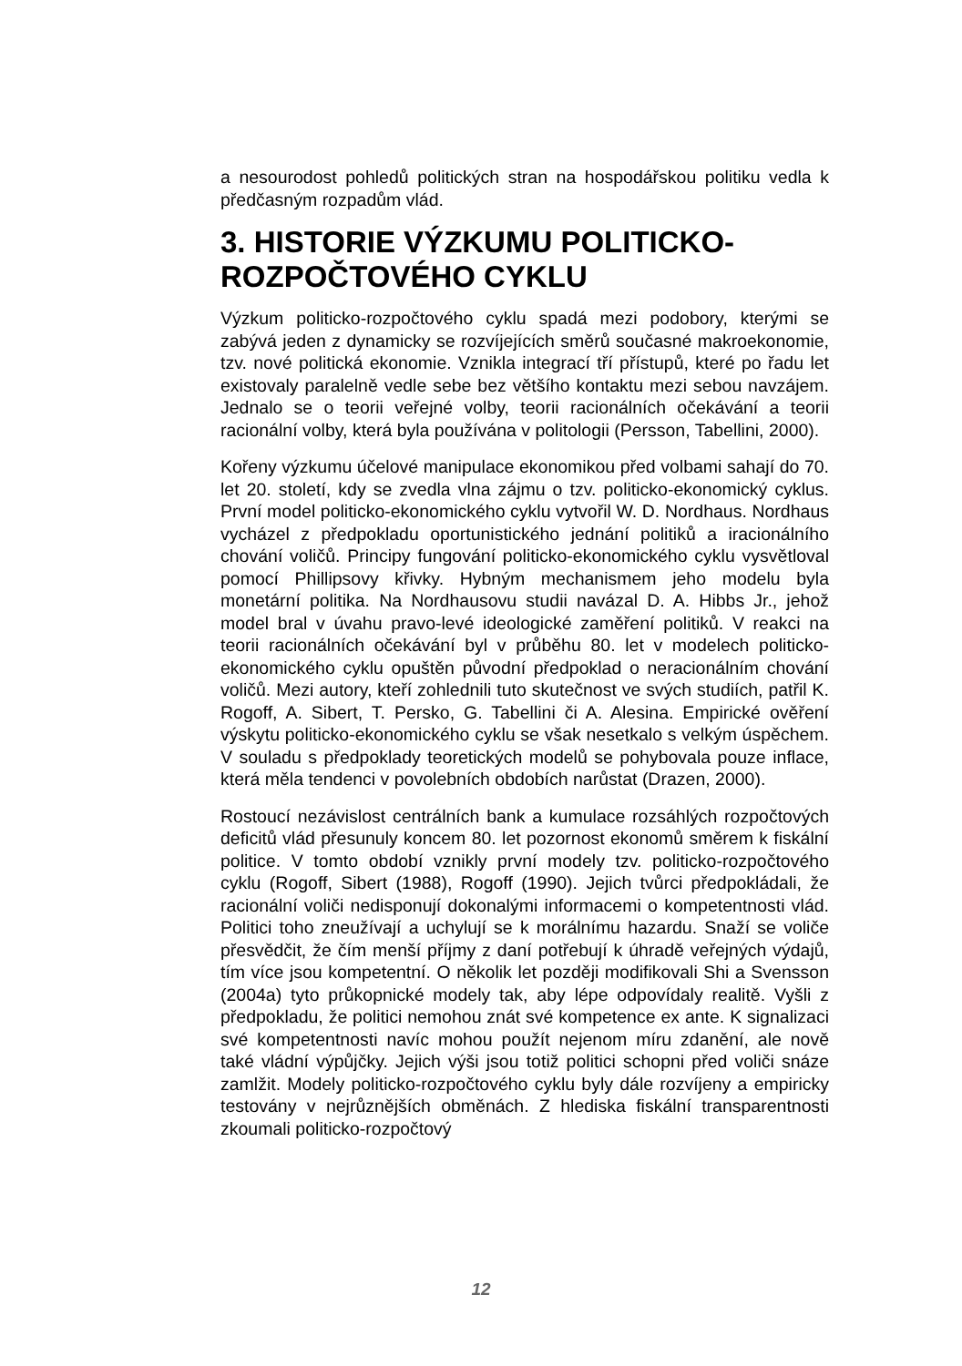a nesourodost pohledů politických stran na hospodářskou politiku vedla k předčasným rozpadům vlád.
3. HISTORIE VÝZKUMU POLITICKO-ROZPOČTOVÉHO CYKLU
Výzkum politicko-rozpočtového cyklu spadá mezi podobory, kterými se zabývá jeden z dynamicky se rozvíjejících směrů současné makroekonomie, tzv. nové politická ekonomie. Vznikla integrací tří přístupů, které po řadu let existovaly paralelně vedle sebe bez většího kontaktu mezi sebou navzájem. Jednalo se o teorii veřejné volby, teorii racionálních očekávání a teorii racionální volby, která byla používána v politologii (Persson, Tabellini, 2000).
Kořeny výzkumu účelové manipulace ekonomikou před volbami sahají do 70. let 20. století, kdy se zvedla vlna zájmu o tzv. politicko-ekonomický cyklus. První model politicko-ekonomického cyklu vytvořil W. D. Nordhaus. Nordhaus vycházel z předpokladu oportunistického jednání politiků a iracionálního chování voličů. Principy fungování politicko-ekonomického cyklu vysvětloval pomocí Phillipsovy křivky. Hybným mechanismem jeho modelu byla monetární politika. Na Nordhausovu studii navázal D. A. Hibbs Jr., jehož model bral v úvahu pravo-levé ideologické zaměření politiků. V reakci na teorii racionálních očekávání byl v průběhu 80. let v modelech politicko-ekonomického cyklu opuštěn původní předpoklad o neracionálním chování voličů. Mezi autory, kteří zohlednili tuto skutečnost ve svých studiích, patřil K. Rogoff, A. Sibert, T. Persko, G. Tabellini či A. Alesina. Empirické ověření výskytu politicko-ekonomického cyklu se však nesetkalo s velkým úspěchem. V souladu s předpoklady teoretických modelů se pohybovala pouze inflace, která měla tendenci v povolebních obdobích narůstat (Drazen, 2000).
Rostoucí nezávislost centrálních bank a kumulace rozsáhlých rozpočtových deficitů vlád přesunuly koncem 80. let pozornost ekonomů směrem k fiskální politice. V tomto období vznikly první modely tzv. politicko-rozpočtového cyklu (Rogoff, Sibert (1988), Rogoff (1990). Jejich tvůrci předpokládali, že racionální voliči nedisponují dokonalými informacemi o kompetentnosti vlád. Politici toho zneužívají a uchylují se k morálnímu hazardu. Snaží se voliče přesvědčit, že čím menší příjmy z daní potřebují k úhradě veřejných výdajů, tím více jsou kompetentní. O několik let později modifikovali Shi a Svensson (2004a) tyto průkopnické modely tak, aby lépe odpovídaly realitě. Vyšli z předpokladu, že politici nemohou znát své kompetence ex ante. K signalizaci své kompetentnosti navíc mohou použít nejenom míru zdanění, ale nově také vládní výpůjčky. Jejich výši jsou totiž politici schopni před voliči snáze zamlžit. Modely politicko-rozpočtového cyklu byly dále rozvíjeny a empiricky testovány v nejrůznějších obměnách. Z hlediska fiskální transparentnosti zkoumali politicko-rozpočtový
12